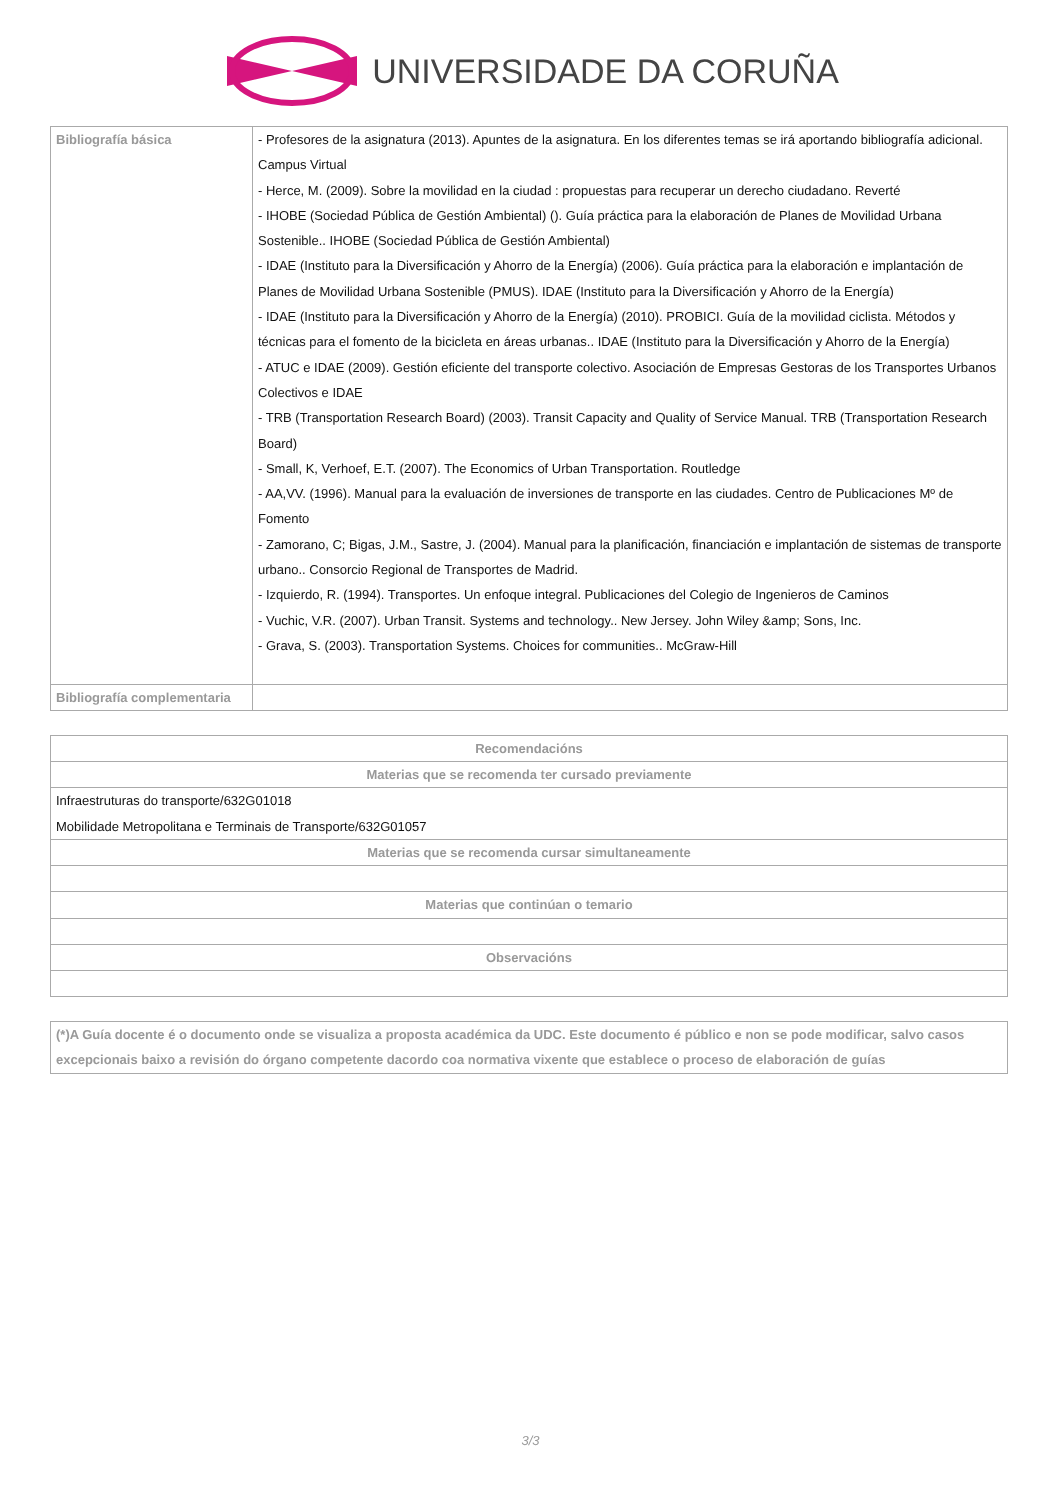UNIVERSIDADE DA CORUÑA
| Bibliografía básica | - Profesores de la asignatura (2013). Apuntes de la asignatura. En los diferentes temas se irá aportando bibliografía adicional. Campus Virtual - Herce, M. (2009). Sobre la movilidad en la ciudad : propuestas para recuperar un derecho ciudadano. Reverté - IHOBE (Sociedad Pública de Gestión Ambiental) (). Guía práctica para la elaboración de Planes de Movilidad Urbana Sostenible.. IHOBE (Sociedad Pública de Gestión Ambiental) - IDAE (Instituto para la Diversificación y Ahorro de la Energía) (2006). Guía práctica para la elaboración e implantación de Planes de Movilidad Urbana Sostenible (PMUS). IDAE (Instituto para la Diversificación y Ahorro de la Energía) - IDAE (Instituto para la Diversificación y Ahorro de la Energía) (2010). PROBICI. Guía de la movilidad ciclista. Métodos y técnicas para el fomento de la bicicleta en áreas urbanas.. IDAE (Instituto para la Diversificación y Ahorro de la Energía) - ATUC e IDAE (2009). Gestión eficiente del transporte colectivo. Asociación de Empresas Gestoras de los Transportes Urbanos Colectivos e IDAE - TRB (Transportation Research Board) (2003). Transit Capacity and Quality of Service Manual. TRB (Transportation Research Board) - Small, K, Verhoef, E.T. (2007). The Economics of Urban Transportation. Routledge - AA,VV. (1996). Manual para la evaluación de inversiones de transporte en las ciudades. Centro de Publicaciones Mº de Fomento - Zamorano, C; Bigas, J.M., Sastre, J. (2004). Manual para la planificación, financiación e implantación de sistemas de transporte urbano.. Consorcio Regional de Transportes de Madrid. - Izquierdo, R. (1994). Transportes. Un enfoque integral. Publicaciones del Colegio de Ingenieros de Caminos - Vuchic, V.R. (2007). Urban Transit. Systems and technology.. New Jersey. John Wiley &amp; Sons, Inc. - Grava, S. (2003). Transportation Systems. Choices for communities.. McGraw-Hill |
| Bibliografía complementaria | |
| Recomendacións |
| --- |
| Materias que se recomenda ter cursado previamente |
| Infraestruturas do transporte/632G01018 Mobilidade Metropolitana e Terminais de Transporte/632G01057 |
| Materias que se recomenda cursar simultaneamente |
| Materias que continúan o temario |
| Observacións |
(*)A Guía docente é o documento onde se visualiza a proposta académica da UDC. Este documento é público e non se pode modificar, salvo casos excepcionais baixo a revisión do órgano competente dacordo coa normativa vixente que establece o proceso de elaboración de guías
3/3